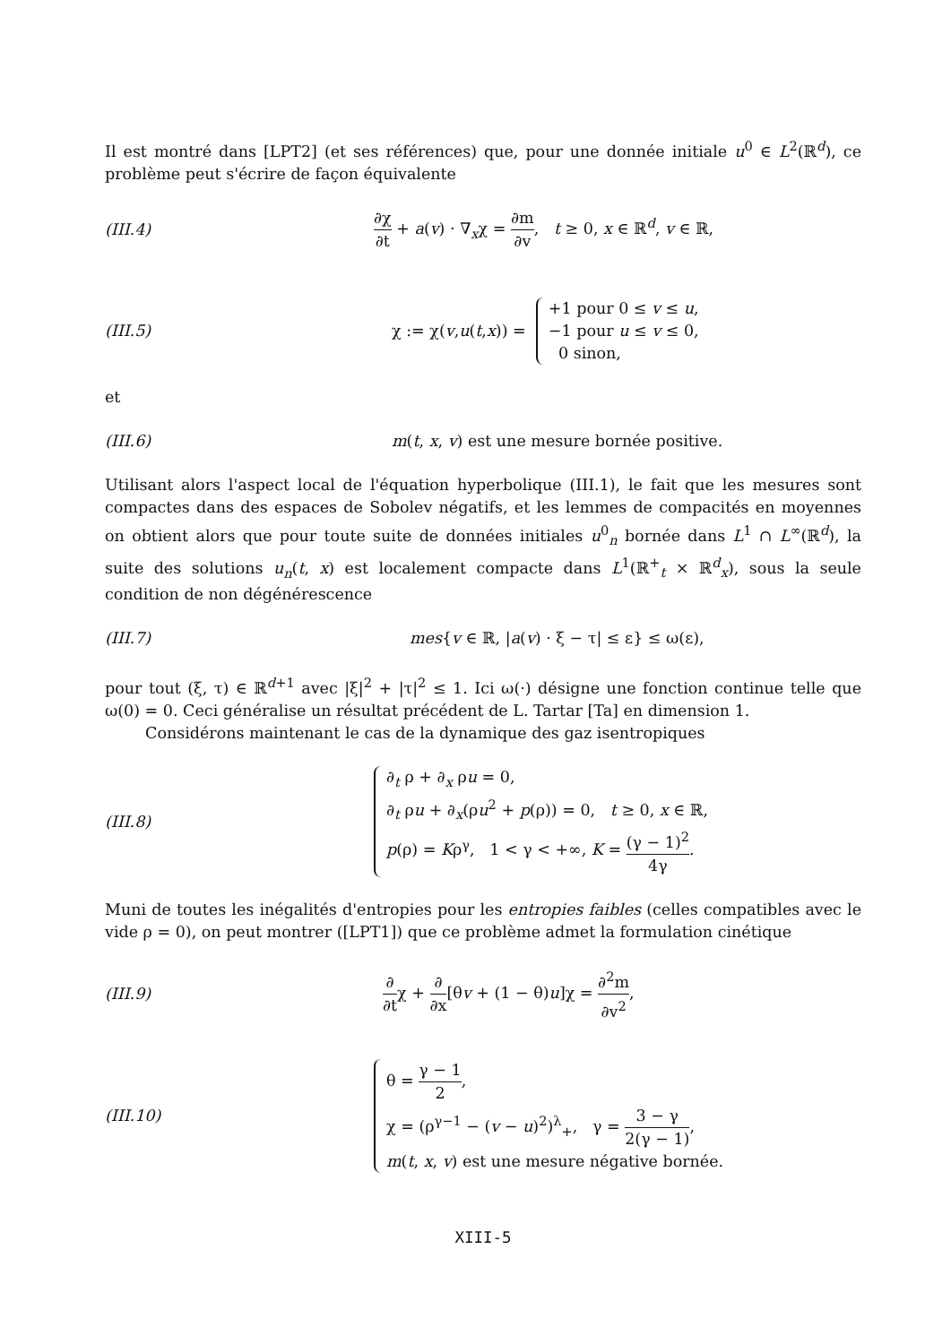Il est montré dans [LPT2] (et ses références) que, pour une donnée initiale u<sup>0</sup> ∈ L<sup>2</sup>(ℝ<sup>d</sup>), ce problème peut s'écrire de façon équivalente
(III.4)
∂χ ∂t + a(v) · ∇<sub>x</sub>χ = ∂m ∂v, t ≥ 0, x ∈ ℝ<sup>d</sup>, v ∈ ℝ,
(III.5)
χ := χ(v, u (t, x)) =
+1 pour 0 ≤ v ≤ u,
−1 pour u ≤ v ≤ 0,
0 sinon,
et
(III.6)
m(t, x, v) est une mesure bornée positive.
Utilisant alors l'aspect local de l'équation hyperbolique (III.1), le fait que les mesures sont compactes dans des espaces de Sobolev négatifs, et les lemmes de compacités en moyennes on obtient alors que pour toute suite de données initiales u<sup>0</sup><sub>n</sub> bornée dans L<sup>1</sup> ∩ L<sup>∞</sup>(ℝ<sup>d</sup>), la suite des solutions u<sub>n</sub>(t, x) est localement compacte dans L<sup>1</sup>(ℝ<sup>+</sup><sub>t</sub> × ℝ<sup>d</sup><sub>x</sub>), sous la seule condition de non dégénérescence
(III.7)
mes{v ∈ ℝ, |a(v) · ξ − τ| ≤ ε} ≤ ω(ε),
pour tout (ξ, τ) ∈ ℝ<sup>d+1</sup> avec |ξ|<sup>2</sup> + |τ|<sup>2</sup> ≤ 1. Ici ω(·) désigne une fonction continue telle que ω(0) = 0. Ceci généralise un résultat précédent de L. Tartar [Ta] en dimension 1.
Considérons maintenant le cas de la dynamique des gaz isentropiques
(III.8)
∂<sub>t</sub> ρ + ∂<sub>x</sub> ρu = 0,
∂<sub>t</sub> ρu + ∂<sub>x</sub>(ρu<sup>2</sup> + p(ρ)) = 0, t ≥ 0, x ∈ ℝ,
p(ρ) = Kρ<sup>γ</sup>, 1 < γ < +∞, K = (γ − 1)<sup>2</sup> 4γ.
Muni de toutes les inégalités d'entropies pour les entropies faibles (celles compatibles avec le vide ρ = 0), on peut montrer ([LPT1]) que ce problème admet la formulation cinétique
(III.9)
∂ ∂tχ + ∂ ∂x[θv + (1 − θ)u]χ = ∂<sup>2</sup>m ∂v<sup>2</sup>,
(III.10)
θ = γ − 1 2,
χ = (ρ<sup>γ−1</sup> − (v − u)<sup>2</sup>)<sup>λ</sup><sub>+</sub>, γ = 3 − γ 2(γ − 1),
m(t, x, v) est une mesure négative bornée.
XIII-5